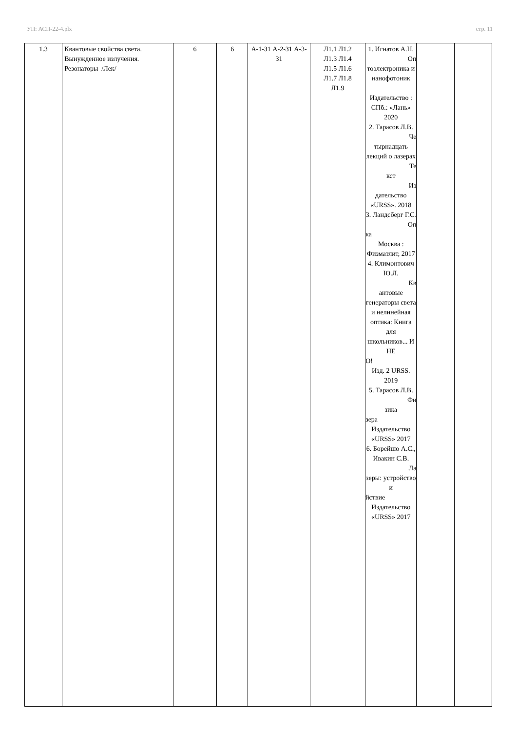УП: АСП-22-4.plx стр. 11
| 1.3 | Квантовые свойства света. Вынужденное излучения. Резонаторы /Лек/ | 6 | 6 | А-1-З1 А-2-З1 А-3-З1 | Л1.1 Л1.2 Л1.3 Л1.4 Л1.5 Л1.6 Л1.7 Л1.8 Л1.9 | 1. Игнатов А.Н. Оп тоэлектроника и нанофотоник Издательство : СПб.: «Лань» 2020 2. Тарасов Л.В. Че тырнадцать лекций о лазерах Те кст Из дательство «URSS». 2018 3. Ландсберг Г.С. Оп ка Москва : Физматлит, 2017 4. Климонтович Ю.Л. Кв антовые генераторы света и нелинейная оптика: Книга для школьников... И НЕ О! Изд. 2 URSS. 2019 5. Тарасов Л.В. Фи зика зера Издательство «URSS» 2017 6. Борейшо А.С., Ивакин С.В. Ла зеры: устройство и йствие Издательство «URSS» 2017 | | |